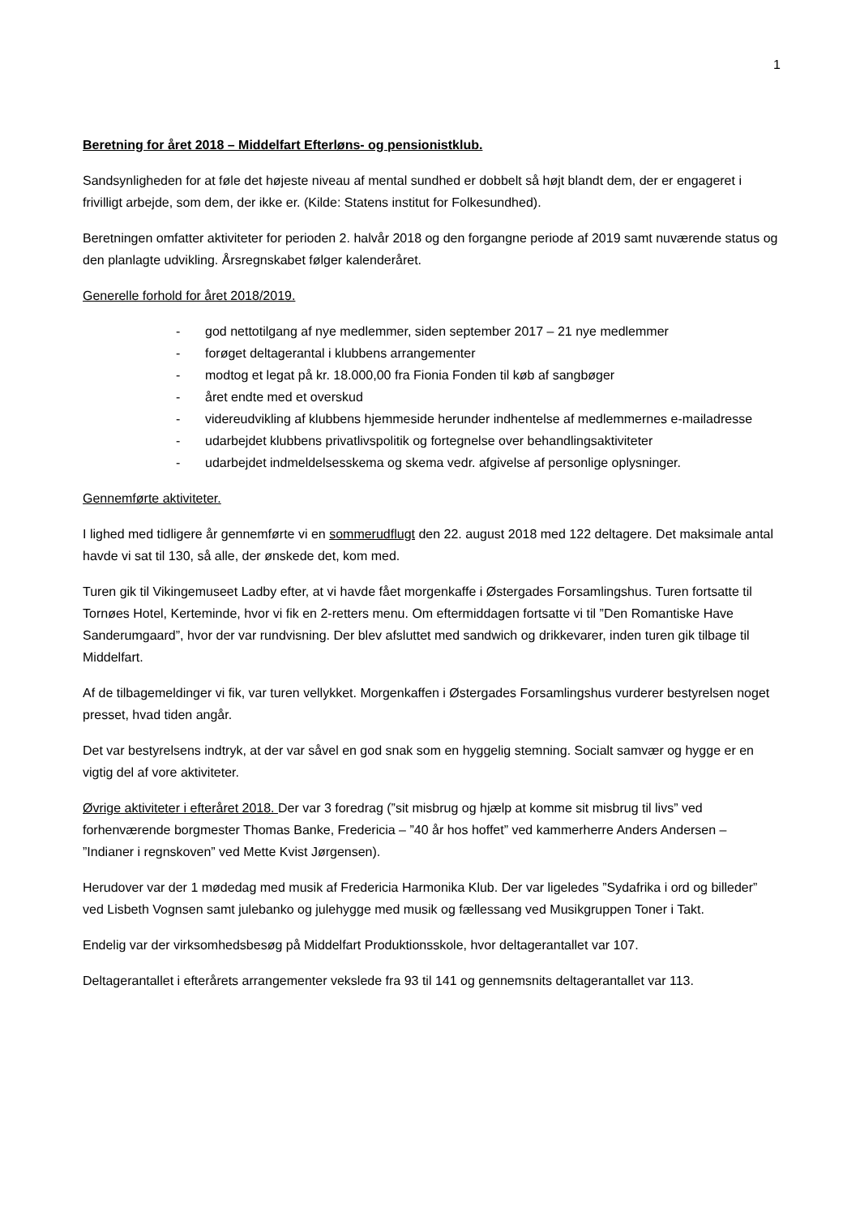1
Beretning for året 2018 – Middelfart Efterløns- og pensionistklub.
Sandsynligheden for at føle det højeste niveau af mental sundhed er dobbelt så højt blandt dem, der er engageret i frivilligt arbejde, som dem, der ikke er. (Kilde: Statens institut for Folkesundhed).
Beretningen omfatter aktiviteter for perioden 2. halvår 2018 og den forgangne periode af 2019 samt nuværende status og den planlagte udvikling. Årsregnskabet følger kalenderåret.
Generelle forhold for året 2018/2019.
- god nettotilgang af nye medlemmer, siden september 2017 – 21 nye medlemmer
- forøget deltagerantal i klubbens arrangementer
- modtog et legat på kr. 18.000,00 fra Fionia Fonden til køb af sangbøger
- året endte med et overskud
- videreudvikling af klubbens hjemmeside herunder indhentelse af medlemmernes e-mailadresse
- udarbejdet klubbens privatlivspolitik og fortegnelse over behandlingsaktiviteter
- udarbejdet indmeldelsesskema og skema vedr. afgivelse af personlige oplysninger.
Gennemførte aktiviteter.
I lighed med tidligere år gennemførte vi en sommerudflugt den 22. august 2018 med 122 deltagere. Det maksimale antal havde vi sat til 130, så alle, der ønskede det, kom med.
Turen gik til Vikingemuseet Ladby efter, at vi havde fået morgenkaffe i Østergades Forsamlingshus. Turen fortsatte til Tornøes Hotel, Kerteminde, hvor vi fik en 2-retters menu. Om eftermiddagen fortsatte vi til ”Den Romantiske Have Sanderumgaard”, hvor der var rundvisning. Der blev afsluttet med sandwich og drikkevarer, inden turen gik tilbage til Middelfart.
Af de tilbagemeldinger vi fik, var turen vellykket. Morgenkaffen i Østergades Forsamlingshus vurderer bestyrelsen noget presset, hvad tiden angår.
Det var bestyrelsens indtryk, at der var såvel en god snak som en hyggelig stemning. Socialt samvær og hygge er en vigtig del af vore aktiviteter.
Øvrige aktiviteter i efteråret 2018. Der var 3 foredrag (”sit misbrug og hjælp at komme sit misbrug til livs” ved forhenværende borgmester Thomas Banke, Fredericia – ”40 år hos hoffet” ved kammerherre Anders Andersen – ”Indianer i regnskoven” ved Mette Kvist Jørgensen).
Herudover var der 1 mødedag med musik af Fredericia Harmonika Klub. Der var ligeledes ”Sydafrika i ord og billeder” ved Lisbeth Vognsen samt julebanko og julehygge med musik og fællessang ved Musikgruppen Toner i Takt.
Endelig var der virksomhedsbesøg på Middelfart Produktionsskole, hvor deltagerantallet var 107.
Deltagerantallet i efterårets arrangementer vekslede fra 93 til 141 og gennemsnits deltagerantallet var 113.